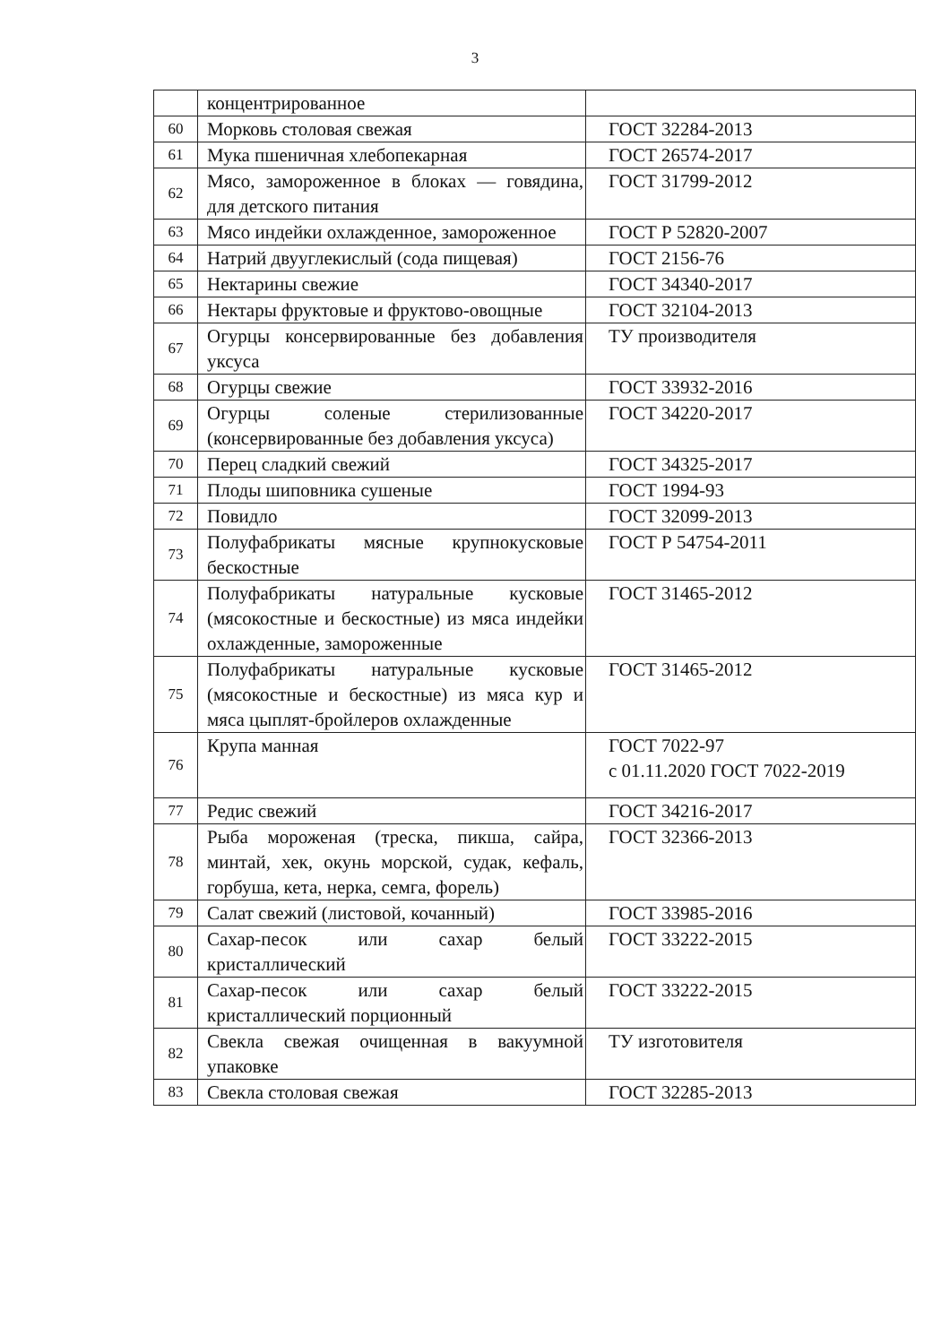3
| | концентрированное | |
| 60 | Морковь столовая свежая | ГОСТ 32284-2013 |
| 61 | Мука пшеничная хлебопекарная | ГОСТ 26574-2017 |
| 62 | Мясо, замороженное в блоках — говядина, для детского питания | ГОСТ 31799-2012 |
| 63 | Мясо индейки охлажденное, замороженное | ГОСТ Р 52820-2007 |
| 64 | Натрий двууглекислый (сода пищевая) | ГОСТ 2156-76 |
| 65 | Нектарины свежие | ГОСТ 34340-2017 |
| 66 | Нектары фруктовые и фруктово-овощные | ГОСТ 32104-2013 |
| 67 | Огурцы консервированные без добавления уксуса | ТУ производителя |
| 68 | Огурцы свежие | ГОСТ 33932-2016 |
| 69 | Огурцы соленые стерилизованные (консервированные без добавления уксуса) | ГОСТ 34220-2017 |
| 70 | Перец сладкий свежий | ГОСТ 34325-2017 |
| 71 | Плоды шиповника сушеные | ГОСТ 1994-93 |
| 72 | Повидло | ГОСТ 32099-2013 |
| 73 | Полуфабрикаты мясные крупнокусковые бескостные | ГОСТ Р 54754-2011 |
| 74 | Полуфабрикаты натуральные кусковые (мясокостные и бескостные) из мяса индейки охлажденные, замороженные | ГОСТ 31465-2012 |
| 75 | Полуфабрикаты натуральные кусковые (мясокостные и бескостные) из мяса кур и мяса цыплят-бройлеров охлажденные | ГОСТ 31465-2012 |
| 76 | Крупа манная | ГОСТ 7022-97 с 01.11.2020 ГОСТ 7022-2019 |
| 77 | Редис свежий | ГОСТ 34216-2017 |
| 78 | Рыба мороженая (треска, пикша, сайра, минтай, хек, окунь морской, судак, кефаль, горбуша, кета, нерка, семга, форель) | ГОСТ 32366-2013 |
| 79 | Салат свежий (листовой, кочанный) | ГОСТ 33985-2016 |
| 80 | Сахар-песок или сахар белый кристаллический | ГОСТ 33222-2015 |
| 81 | Сахар-песок или сахар белый кристаллический порционный | ГОСТ 33222-2015 |
| 82 | Свекла свежая очищенная в вакуумной упаковке | ТУ изготовителя |
| 83 | Свекла столовая свежая | ГОСТ 32285-2013 |